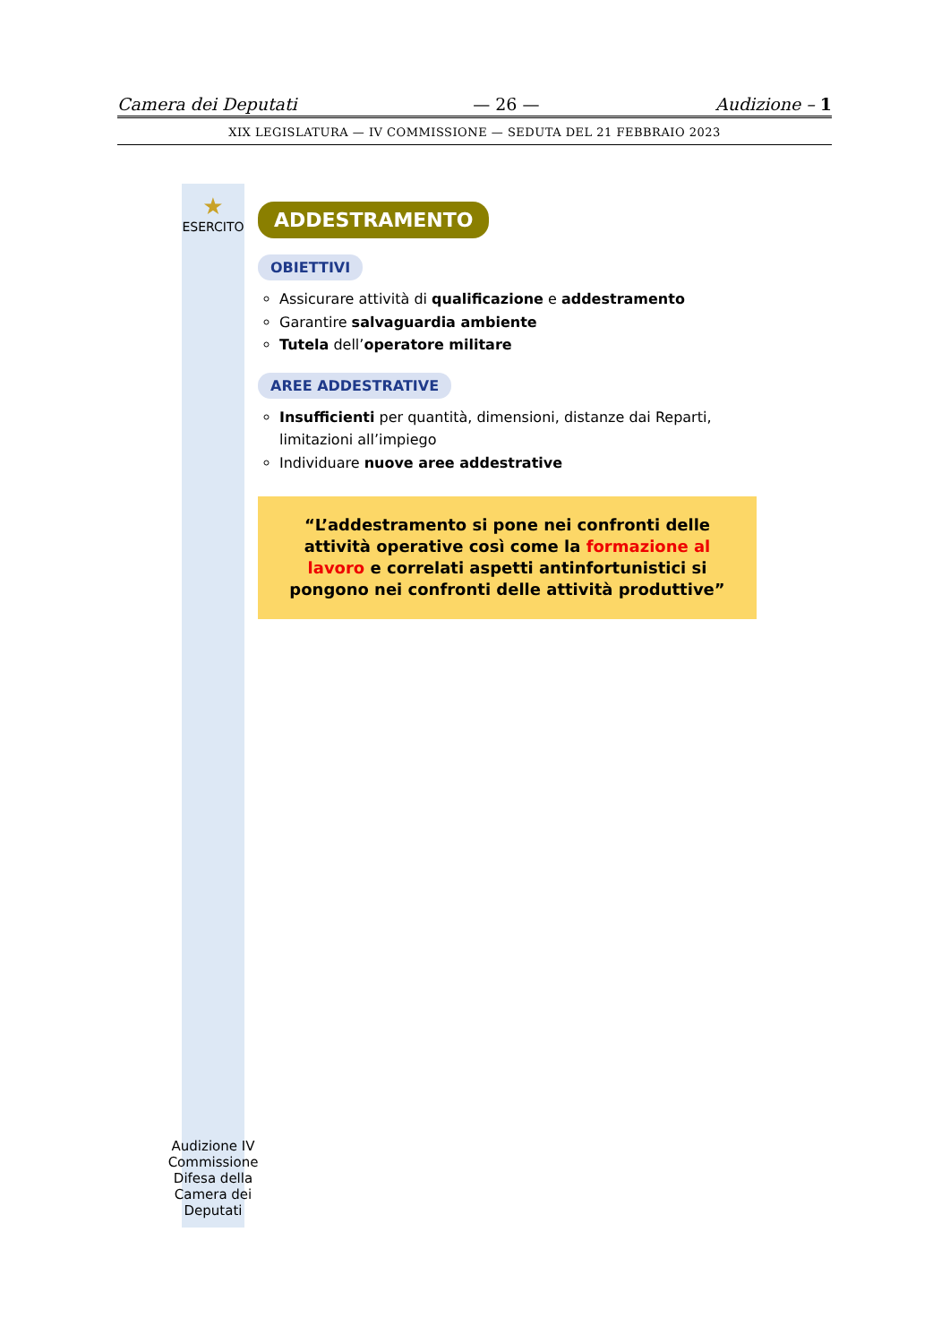Camera dei Deputati — 26 — Audizione – 1
XIX LEGISLATURA — IV COMMISSIONE — SEDUTA DEL 21 FEBBRAIO 2023
★
ESERCITO
Audizione IV Commissione Difesa della Camera dei Deputati
ADDESTRAMENTO
OBIETTIVI
Assicurare attività di qualificazione e addestramento
Garantire salvaguardia ambiente
Tutela dell’operatore militare
AREE ADDESTRATIVE
Insufficienti per quantità, dimensioni, distanze dai Reparti, limitazioni all’impiego
Individuare nuove aree addestrative
“L’addestramento si pone nei confronti delle attività operative così come la formazione al lavoro e correlati aspetti antinfortunistici si pongono nei confronti delle attività produttive”